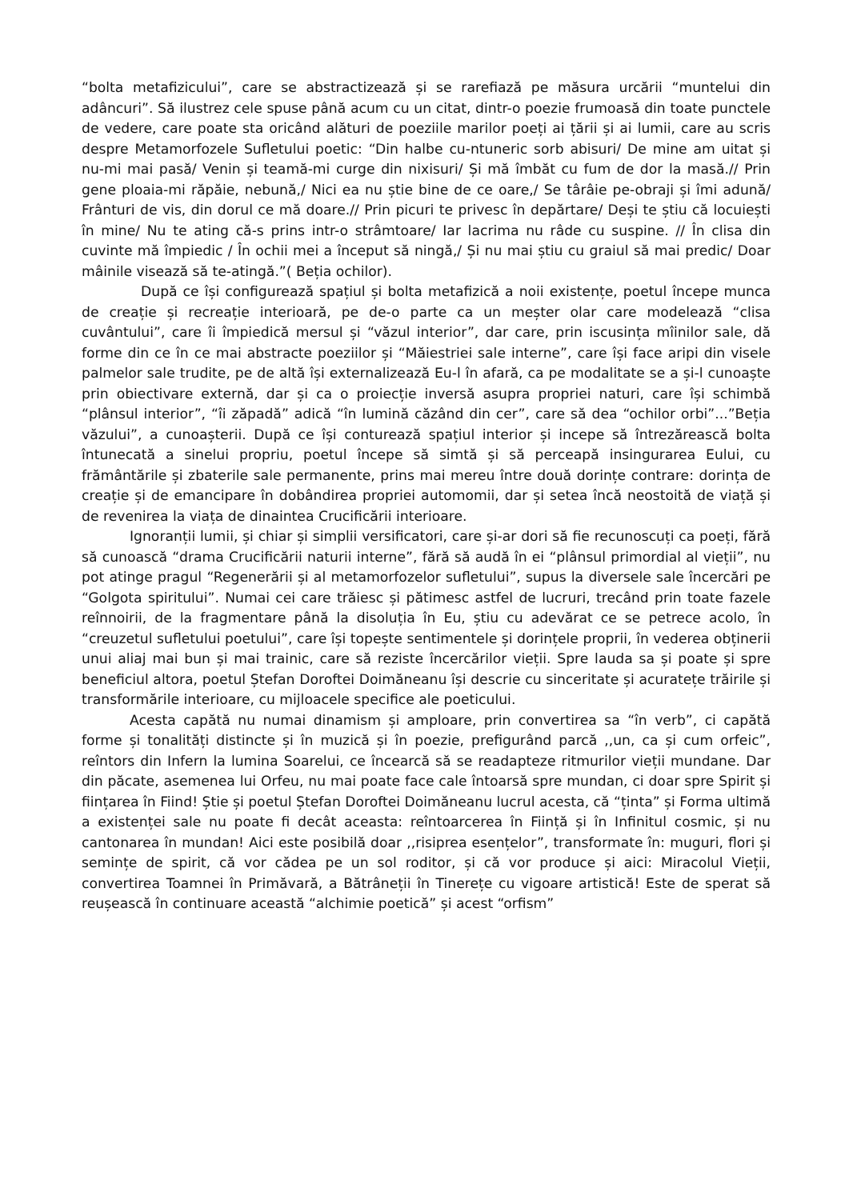“bolta metafizicului”, care se abstractizează și se rarefiază pe măsura urcării “muntelui din adâncuri”. Să ilustrez cele spuse până acum cu un citat, dintr-o poezie frumoasă din toate punctele de vedere, care poate sta oricând alături de poeziile marilor poeți ai țării și ai lumii, care au scris despre Metamorfozele Sufletului poetic: “Din halbe cu-ntuneric sorb abisuri/ De mine am uitat și nu-mi mai pasă/ Venin și teamă-mi curge din nixisuri/ Și mă îmbăt cu fum de dor la masă.// Prin gene ploaia-mi răpăie, nebună,/ Nici ea nu știe bine de ce oare,/ Se târâie pe-obraji și îmi adună/ Frânturi de vis, din dorul ce mă doare.// Prin picuri te privesc în depărtare/ Deși te știu că locuiești în mine/ Nu te ating că-s prins intr-o strâmtoare/ Iar lacrima nu râde cu suspine. // În clisa din cuvinte mă împiedic / În ochii mei a început să ningă,/ Și nu mai știu cu graiul să mai predic/ Doar mâinile visează să te-atingă.”( Beția ochilor).
După ce își configurează spațiul și bolta metafizică a noii existențe, poetul începe munca de creație și recreație interioară, pe de-o parte ca un meșter olar care modelează “clisa cuvântului”, care îi împiedică mersul și “văzul interior”, dar care, prin iscusința mîinilor sale, dă forme din ce în ce mai abstracte poeziilor și “Măiestriei sale interne”, care își face aripi din visele palmelor sale trudite, pe de altă își externalizează Eu-l în afară, ca pe modalitate se a și-l cunoaște prin obiectivare externă, dar și ca o proiecție inversă asupra propriei naturi, care își schimbă “plânsul interior”, “îi zăpadă” adică “în lumină căzând din cer”, care să dea “ochilor orbi”...”Beția văzului”, a cunoașterii. După ce își conturează spațiul interior și incepe să întrezărească bolta întunecată a sinelui propriu, poetul începe să simtă și să perceapă insingurarea Eului, cu frământările și zbaterile sale permanente, prins mai mereu între două dorințe contrare: dorința de creație și de emancipare în dobândirea propriei automomii, dar și setea încă neostoită de viață și de revenirea la viața de dinaintea Crucificării interioare.
Ignoranții lumii, și chiar și simplii versificatori, care și-ar dori să fie recunoscuți ca poeți, fără să cunoască “drama Crucificării naturii interne”, fără să audă în ei “plânsul primordial al vieții”, nu pot atinge pragul “Regenerării și al metamorfozelor sufletului”, supus la diversele sale încercări pe “Golgota spiritului”. Numai cei care trăiesc și pătimesc astfel de lucruri, trecând prin toate fazele reînnoirii, de la fragmentare până la disoluția în Eu, știu cu adevărat ce se petrece acolo, în “creuzetul sufletului poetului”, care își topește sentimentele și dorințele proprii, în vederea obținerii unui aliaj mai bun și mai trainic, care să reziste încercărilor vieții. Spre lauda sa și poate și spre beneficiul altora, poetul Ștefan Doroftei Doimăneanu își descrie cu sinceritate și acuratețe trăirile și transformările interioare, cu mijloacele specifice ale poeticului.
Acesta capătă nu numai dinamism și amploare, prin convertirea sa “în verb”, ci capătă forme și tonalități distincte și în muzică și în poezie, prefigurând parcă ,,un, ca și cum orfeic”, reîntors din Infern la lumina Soarelui, ce încearcă să se readapteze ritmurilor vieții mundane. Dar din păcate, asemenea lui Orfeu, nu mai poate face cale întoarsă spre mundan, ci doar spre Spirit și ființarea în Fiind! Știe și poetul Ștefan Doroftei Doimăneanu lucrul acesta, că “ținta” și Forma ultimă a existenței sale nu poate fi decât aceasta: reîntoarcerea în Ființă și în Infinitul cosmic, și nu cantonarea în mundan! Aici este posibilă doar ,,risiprea esențelor”, transformate în: muguri, flori și semințe de spirit, că vor cădea pe un sol roditor, și că vor produce și aici: Miracolul Vieții, convertirea Toamnei în Primăvară, a Bătrâneții în Tinerețe cu vigoare artistică! Este de sperat să reușească în continuare această “alchimie poetică” și acest “orfism”